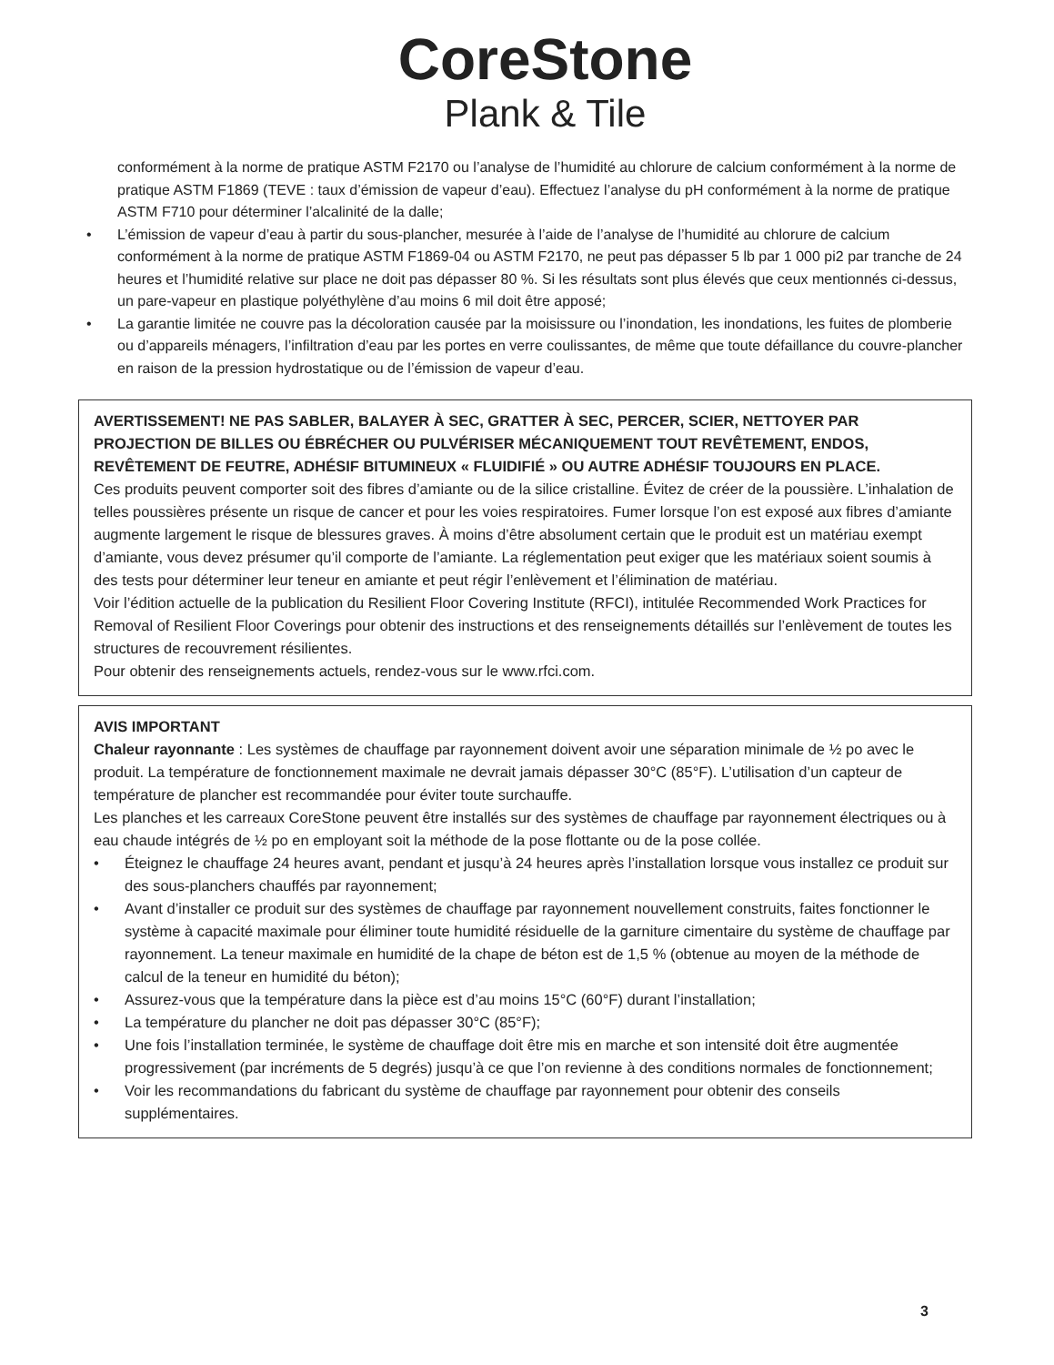CoreStone
Plank & Tile
conformément à la norme de pratique ASTM F2170 ou l’analyse de l’humidité au chlorure de calcium conformément à la norme de pratique ASTM F1869 (TEVE : taux d’émission de vapeur d’eau). Effectuez l’analyse du pH conformément à la norme de pratique ASTM F710 pour déterminer l’alcalinité de la dalle;
• L’émission de vapeur d’eau à partir du sous-plancher, mesurée à l’aide de l’analyse de l’humidité au chlorure de calcium conformément à la norme de pratique ASTM F1869-04 ou ASTM F2170, ne peut pas dépasser 5 lb par 1 000 pi2 par tranche de 24 heures et l’humidité relative sur place ne doit pas dépasser 80 %. Si les résultats sont plus élevés que ceux mentionnés ci-dessus, un pare-vapeur en plastique polyéthylène d’au moins 6 mil doit être apposé;
• La garantie limitée ne couvre pas la décoloration causée par la moisissure ou l’inondation, les inondations, les fuites de plomberie ou d’appareils ménagers, l’infiltration d’eau par les portes en verre coulissantes, de même que toute défaillance du couvre-plancher en raison de la pression hydrostatique ou de l’émission de vapeur d’eau.
AVERTISSEMENT! NE PAS SABLER, BALAYER À SEC, GRATTER À SEC, PERCER, SCIER, NETTOYER PAR PROJECTION DE BILLES OU ÉBRÉCHER OU PULVÉRISER MÉCANIQUEMENT TOUT REVÊTEMENT, ENDOS, REVÊTEMENT DE FEUTRE, ADHÉSIF BITUMINEUX « FLUIDIFIÉ » OU AUTRE ADHÉSIF TOUJOURS EN PLACE.
Ces produits peuvent comporter soit des fibres d’amiante ou de la silice cristalline. Évitez de créer de la poussière. L’inhalation de telles poussières présente un risque de cancer et pour les voies respiratoires. Fumer lorsque l’on est exposé aux fibres d’amiante augmente largement le risque de blessures graves. À moins d’être absolument certain que le produit est un matériau exempt d’amiante, vous devez présumer qu’il comporte de l’amiante. La réglementation peut exiger que les matériaux soient soumis à des tests pour déterminer leur teneur en amiante et peut régir l’enlèvement et l’élimination de matériau.
Voir l’édition actuelle de la publication du Resilient Floor Covering Institute (RFCI), intitulée Recommended Work Practices for Removal of Resilient Floor Coverings pour obtenir des instructions et des renseignements détaillés sur l’enlèvement de toutes les structures de recouvrement résilientes.
Pour obtenir des renseignements actuels, rendez-vous sur le www.rfci.com.
AVIS IMPORTANT
Chaleur rayonnante : Les systèmes de chauffage par rayonnement doivent avoir une séparation minimale de ½ po avec le produit. La température de fonctionnement maximale ne devrait jamais dépasser 30°C (85°F). L’utilisation d’un capteur de température de plancher est recommandée pour éviter toute surchauffe.
Les planches et les carreaux CoreStone peuvent être installés sur des systèmes de chauffage par rayonnement électriques ou à eau chaude intégrés de ½ po en employant soit la méthode de la pose flottante ou de la pose collée.
• Éteignez le chauffage 24 heures avant, pendant et jusqu’à 24 heures après l’installation lorsque vous installez ce produit sur des sous-planchers chauffés par rayonnement;
• Avant d’installer ce produit sur des systèmes de chauffage par rayonnement nouvellement construits, faites fonctionner le système à capacité maximale pour éliminer toute humidité résiduelle de la garniture cimentaire du système de chauffage par rayonnement. La teneur maximale en humidité de la chape de béton est de 1,5 % (obtenue au moyen de la méthode de calcul de la teneur en humidité du béton);
• Assurez-vous que la température dans la pièce est d’au moins 15°C (60°F) durant l’installation;
• La température du plancher ne doit pas dépasser 30°C (85°F);
• Une fois l’installation terminée, le système de chauffage doit être mis en marche et son intensité doit être augmentée progressivement (par incréments de 5 degrés) jusqu’à ce que l’on revienne à des conditions normales de fonctionnement;
• Voir les recommandations du fabricant du système de chauffage par rayonnement pour obtenir des conseils supplémentaires.
3